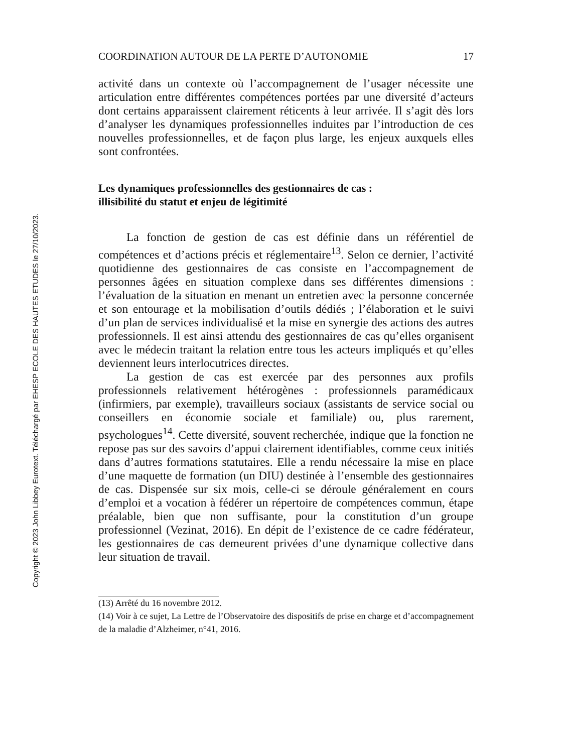Copyright © 2023 John Libbey Eurotext. Téléchargé par EHESP ECOLE DES HAUTES ETUDES le 27/10/2023.
COORDINATION AUTOUR DE LA PERTE D’AUTONOMIE 17
activité dans un contexte où l’accompagnement de l’usager nécessite une articulation entre différentes compétences portées par une diversité d’acteurs dont certains apparaissent clairement réticents à leur arrivée. Il s’agit dès lors d’analyser les dynamiques professionnelles induites par l’introduction de ces nouvelles professionnelles, et de façon plus large, les enjeux auxquels elles sont confrontées.
Les dynamiques professionnelles des gestionnaires de cas :
illisibilité du statut et enjeu de légitimité
La fonction de gestion de cas est définie dans un référentiel de compétences et d’actions précis et réglementaire<sup>13</sup>. Selon ce dernier, l’activité quotidienne des gestionnaires de cas consiste en l’accompagnement de personnes âgées en situation complexe dans ses différentes dimensions : l’évaluation de la situation en menant un entretien avec la personne concernée et son entourage et la mobilisation d’outils dédiés ; l’élaboration et le suivi d’un plan de services individualisé et la mise en synergie des actions des autres professionnels. Il est ainsi attendu des gestionnaires de cas qu’elles organisent avec le médecin traitant la relation entre tous les acteurs impliqués et qu’elles deviennent leurs interlocutrices directes.
La gestion de cas est exercée par des personnes aux profils professionnels relativement hétérogènes : professionnels paramédicaux (infirmiers, par exemple), travailleurs sociaux (assistants de service social ou conseillers en économie sociale et familiale) ou, plus rarement, psychologues<sup>14</sup>. Cette diversité, souvent recherchée, indique que la fonction ne repose pas sur des savoirs d’appui clairement identifiables, comme ceux initiés dans d’autres formations statutaires. Elle a rendu nécessaire la mise en place d’une maquette de formation (un DIU) destinée à l’ensemble des gestionnaires de cas. Dispensée sur six mois, celle-ci se déroule généralement en cours d’emploi et a vocation à fédérer un répertoire de compétences commun, étape préalable, bien que non suffisante, pour la constitution d’un groupe professionnel (Vezinat, 2016). En dépit de l’existence de ce cadre fédérateur, les gestionnaires de cas demeurent privées d’une dynamique collective dans leur situation de travail.
(13) Arrêté du 16 novembre 2012.
(14) Voir à ce sujet, La Lettre de l’Observatoire des dispositifs de prise en charge et d’accompagnement de la maladie d’Alzheimer, n°41, 2016.